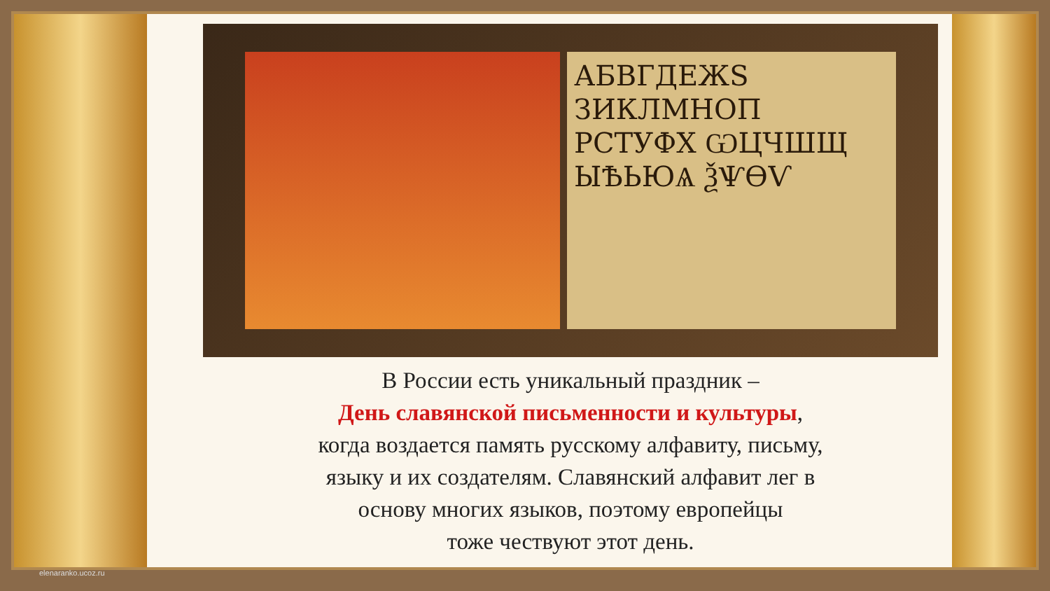АБВГДЕЖS ЗИКЛМНОП РСТУФХ ѠЦЧШЩ ЫѢЬЮѦ ѮѰѲѴ
В России есть уникальный праздник –
День славянской письменности и культуры,
когда воздается память русскому алфавиту, письму,
языку и их создателям. Славянский алфавит лег в
основу многих языков, поэтому европейцы
тоже чествуют этот день.
elenaranko.ucoz.ru